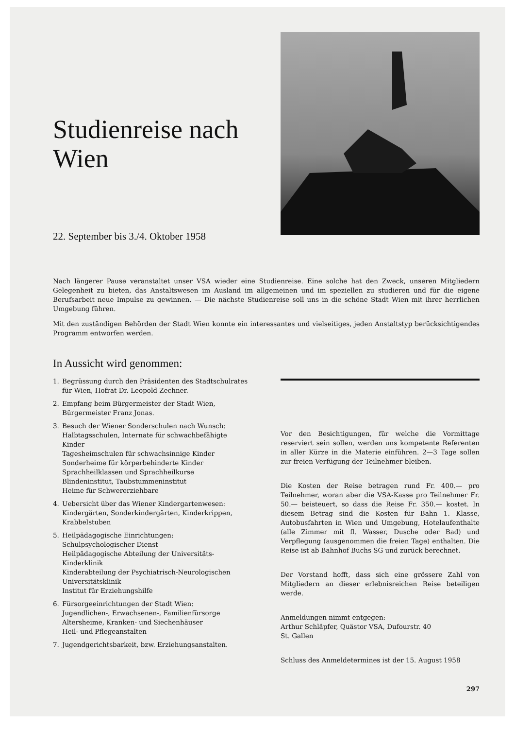Studienreise nach Wien
22. September bis 3./4. Oktober 1958
Nach längerer Pause veranstaltet unser VSA wieder eine Studienreise. Eine solche hat den Zweck, unseren Mitgliedern Gelegenheit zu bieten, das Anstaltswesen im Ausland im allgemeinen und im speziellen zu studieren und für die eigene Berufsarbeit neue Impulse zu gewinnen. — Die nächste Studienreise soll uns in die schöne Stadt Wien mit ihrer herrlichen Umgebung führen.
Mit den zuständigen Behörden der Stadt Wien konnte ein interessantes und vielseitiges, jeden Anstaltstyp berücksichtigendes Programm entworfen werden.
In Aussicht wird genommen:
1. Begrüssung durch den Präsidenten des Stadtschulrates für Wien, Hofrat Dr. Leopold Zechner.
2. Empfang beim Bürgermeister der Stadt Wien, Bürgermeister Franz Jonas.
3. Besuch der Wiener Sonderschulen nach Wunsch:
Halbtagsschulen, Internate für schwachbefähigte Kinder
Tagesheimschulen für schwachsinnige Kinder
Sonderheime für körperbehinderte Kinder
Sprachheilklassen und Sprachheilkurse
Blindeninstitut, Taubstummeninstitut
Heime für Schwererziehbare
4. Uebersicht über das Wiener Kindergartenwesen:
Kindergärten, Sonderkindergärten, Kinderkrippen, Krabbelstuben
5. Heilpädagogische Einrichtungen:
Schulpsychologischer Dienst
Heilpädagogische Abteilung der Universitäts-Kinderklinik
Kinderabteilung der Psychiatrisch-Neurologischen Universitätsklinik
Institut für Erziehungshilfe
6. Fürsorgeeinrichtungen der Stadt Wien:
Jugendlichen-, Erwachsenen-, Familienfürsorge
Altersheime, Kranken- und Siechenhäuser
Heil- und Pflegeanstalten
7. Jugendgerichtsbarkeit, bzw. Erziehungsanstalten.
Vor den Besichtigungen, für welche die Vormittage reserviert sein sollen, werden uns kompetente Referenten in aller Kürze in die Materie einführen. 2—3 Tage sollen zur freien Verfügung der Teilnehmer bleiben.
Die Kosten der Reise betragen rund Fr. 400.— pro Teilnehmer, woran aber die VSA-Kasse pro Teilnehmer Fr. 50.— beisteuert, so dass die Reise Fr. 350.— kostet. In diesem Betrag sind die Kosten für Bahn 1. Klasse, Autobusfahrten in Wien und Umgebung, Hotelaufenthalte (alle Zimmer mit fl. Wasser, Dusche oder Bad) und Verpflegung (ausgenommen die freien Tage) enthalten. Die Reise ist ab Bahnhof Buchs SG und zurück berechnet.
Der Vorstand hofft, dass sich eine grössere Zahl von Mitgliedern an dieser erlebnisreichen Reise beteiligen werde.
Anmeldungen nimmt entgegen:
Arthur Schläpfer, Quästor VSA, Dufourstr. 40
St. Gallen
Schluss des Anmeldetermines ist der 15. August 1958
297